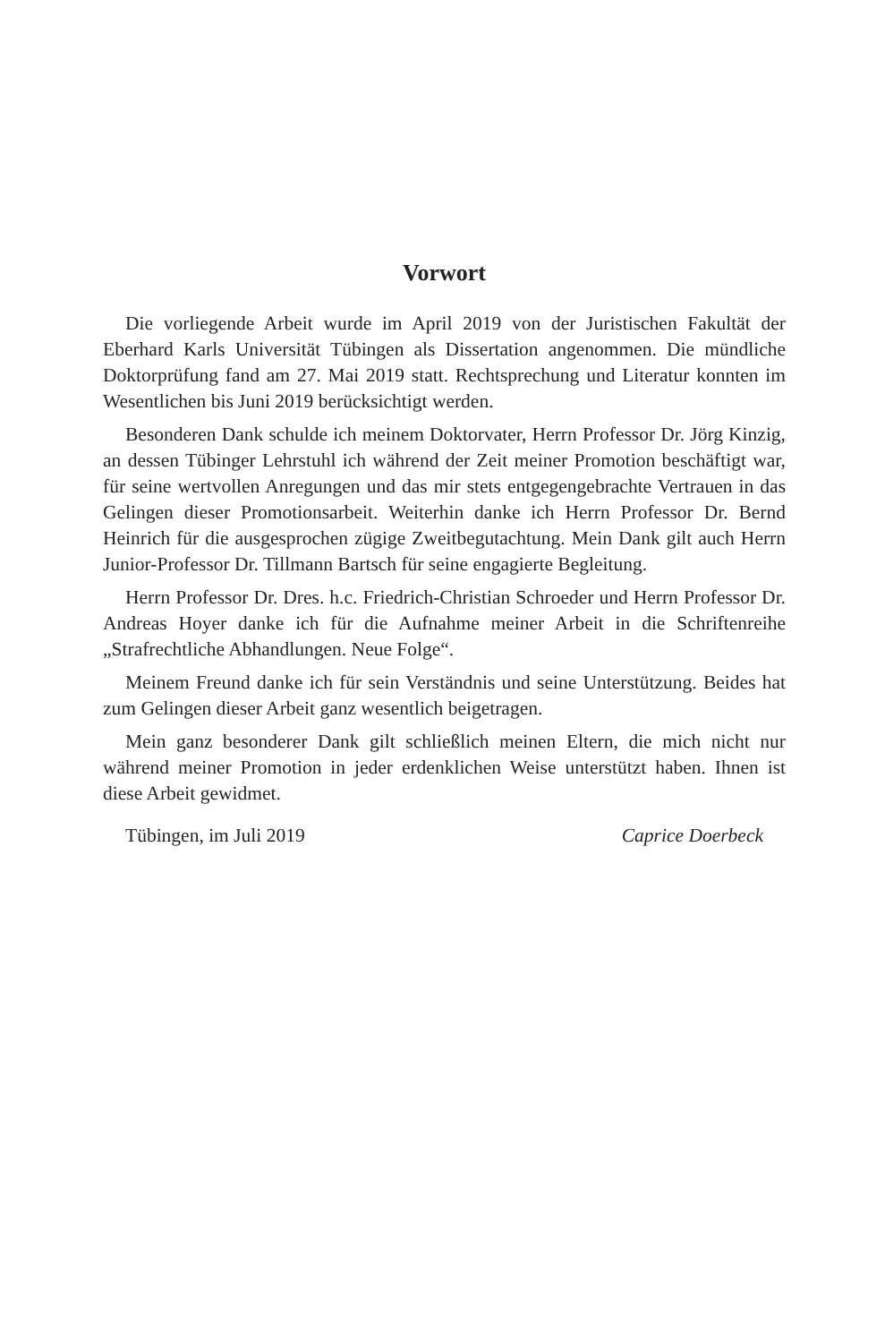Vorwort
Die vorliegende Arbeit wurde im April 2019 von der Juristischen Fakultät der Eberhard Karls Universität Tübingen als Dissertation angenommen. Die mündliche Doktorprüfung fand am 27. Mai 2019 statt. Rechtsprechung und Literatur konnten im Wesentlichen bis Juni 2019 berücksichtigt werden.
Besonderen Dank schulde ich meinem Doktorvater, Herrn Professor Dr. Jörg Kinzig, an dessen Tübinger Lehrstuhl ich während der Zeit meiner Promotion beschäftigt war, für seine wertvollen Anregungen und das mir stets entgegengebrachte Vertrauen in das Gelingen dieser Promotionsarbeit. Weiterhin danke ich Herrn Professor Dr. Bernd Heinrich für die ausgesprochen zügige Zweitbegutachtung. Mein Dank gilt auch Herrn Junior-Professor Dr. Tillmann Bartsch für seine engagierte Begleitung.
Herrn Professor Dr. Dres. h.c. Friedrich-Christian Schroeder und Herrn Professor Dr. Andreas Hoyer danke ich für die Aufnahme meiner Arbeit in die Schriftenreihe „Strafrechtliche Abhandlungen. Neue Folge“.
Meinem Freund danke ich für sein Verständnis und seine Unterstützung. Beides hat zum Gelingen dieser Arbeit ganz wesentlich beigetragen.
Mein ganz besonderer Dank gilt schließlich meinen Eltern, die mich nicht nur während meiner Promotion in jeder erdenklichen Weise unterstützt haben. Ihnen ist diese Arbeit gewidmet.
Tübingen, im Juli 2019 Caprice Doerbeck